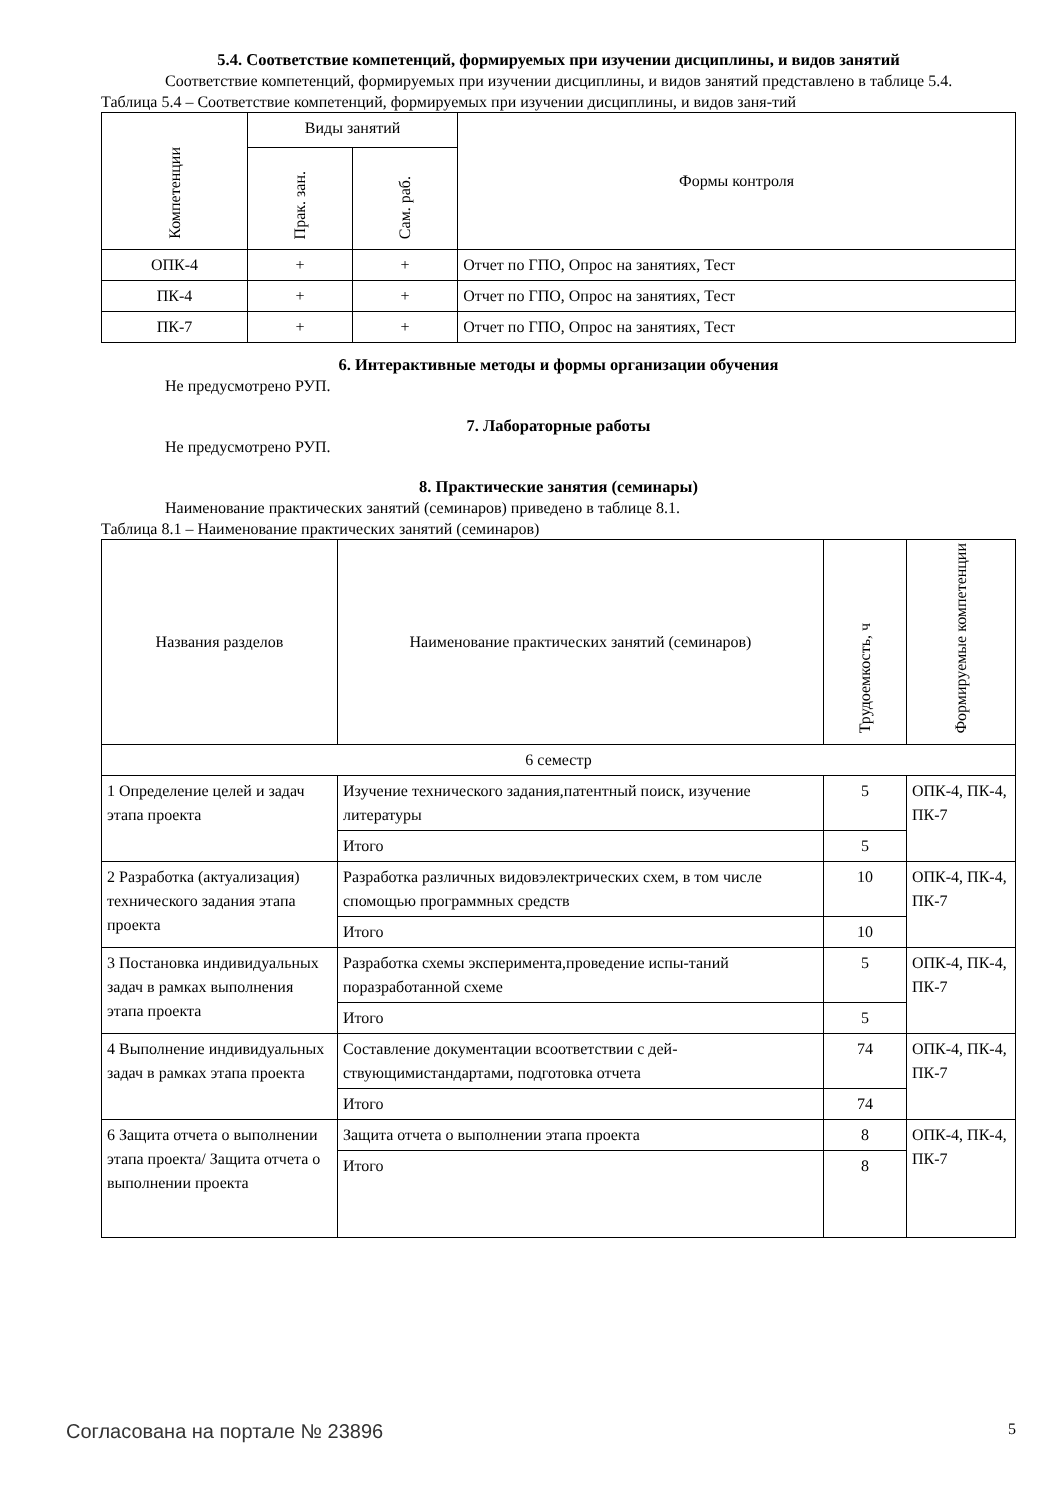5.4. Соответствие компетенций, формируемых при изучении дисциплины, и видов занятий
Соответствие компетенций, формируемых при изучении дисциплины, и видов занятий представлено в таблице 5.4.
Таблица 5.4 – Соответствие компетенций, формируемых при изучении дисциплины, и видов заня-тий
| Компетенции | Виды занятий | | Формы контроля |
| --- | --- | --- | --- |
| | Прак. зан. | Сам. раб. | |
| ОПК-4 | + | + | Отчет по ГПО, Опрос на занятиях, Тест |
| ПК-4 | + | + | Отчет по ГПО, Опрос на занятиях, Тест |
| ПК-7 | + | + | Отчет по ГПО, Опрос на занятиях, Тест |
6. Интерактивные методы и формы организации обучения
Не предусмотрено РУП.
7. Лабораторные работы
Не предусмотрено РУП.
8. Практические занятия (семинары)
Наименование практических занятий (семинаров) приведено в таблице 8.1.
Таблица 8.1 – Наименование практических занятий (семинаров)
| Названия разделов | Наименование практических занятий (семинаров) | Трудоемкость, ч | Формируемые компетенции |
| --- | --- | --- | --- |
| 6 семестр | | | |
| 1 Определение целей и задач этапа проекта | Изучение технического задания,патентный поиск, изучение литературы | 5 | ОПК-4, ПК-4, ПК-7 |
| | Итого | 5 | |
| 2 Разработка (актуализация) технического задания этапа проекта | Разработка различных видовэлектрических схем, в том числе спомощью программных средств | 10 | ОПК-4, ПК-4, ПК-7 |
| | Итого | 10 | |
| 3 Постановка индивидуальных задач в рамках выполнения этапа проекта | Разработка схемы эксперимента,проведение испы-таний поразработанной схеме | 5 | ОПК-4, ПК-4, ПК-7 |
| | Итого | 5 | |
| 4 Выполнение индивидуальных задач в рамках этапа проекта | Составление документации всоответствии с дей-ствующимистандартами, подготовка отчета | 74 | ОПК-4, ПК-4, ПК-7 |
| | Итого | 74 | |
| 6 Защита отчета о выполнении этапа проекта/ Защита отчета о выполнении проекта | Защита отчета о выполнении этапа проекта | 8 | ОПК-4, ПК-4, ПК-7 |
| | Итого | 8 | |
Согласована на портале № 23896 5